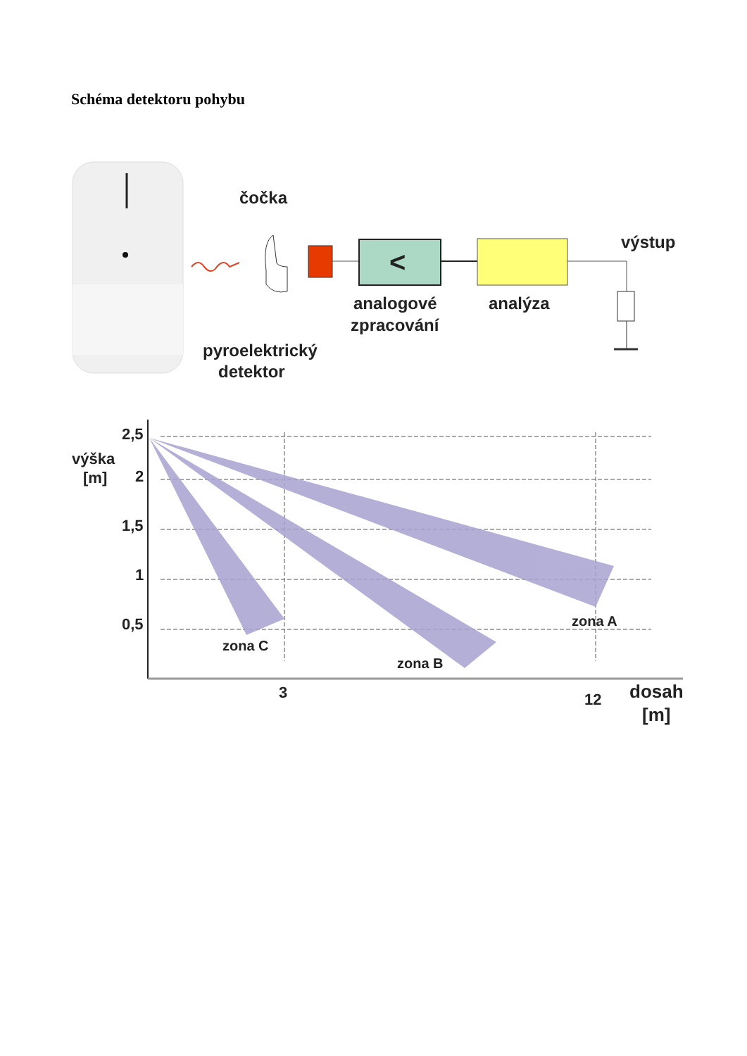Schéma detektoru pohybu
čočka
<
analogové
zpracování
analýza
výstup
pyroelektrický
detektor
2,5
výška
[m]
2
1,5
1
0,5
zona C
zona B
zona A
3
12
dosah
[m]